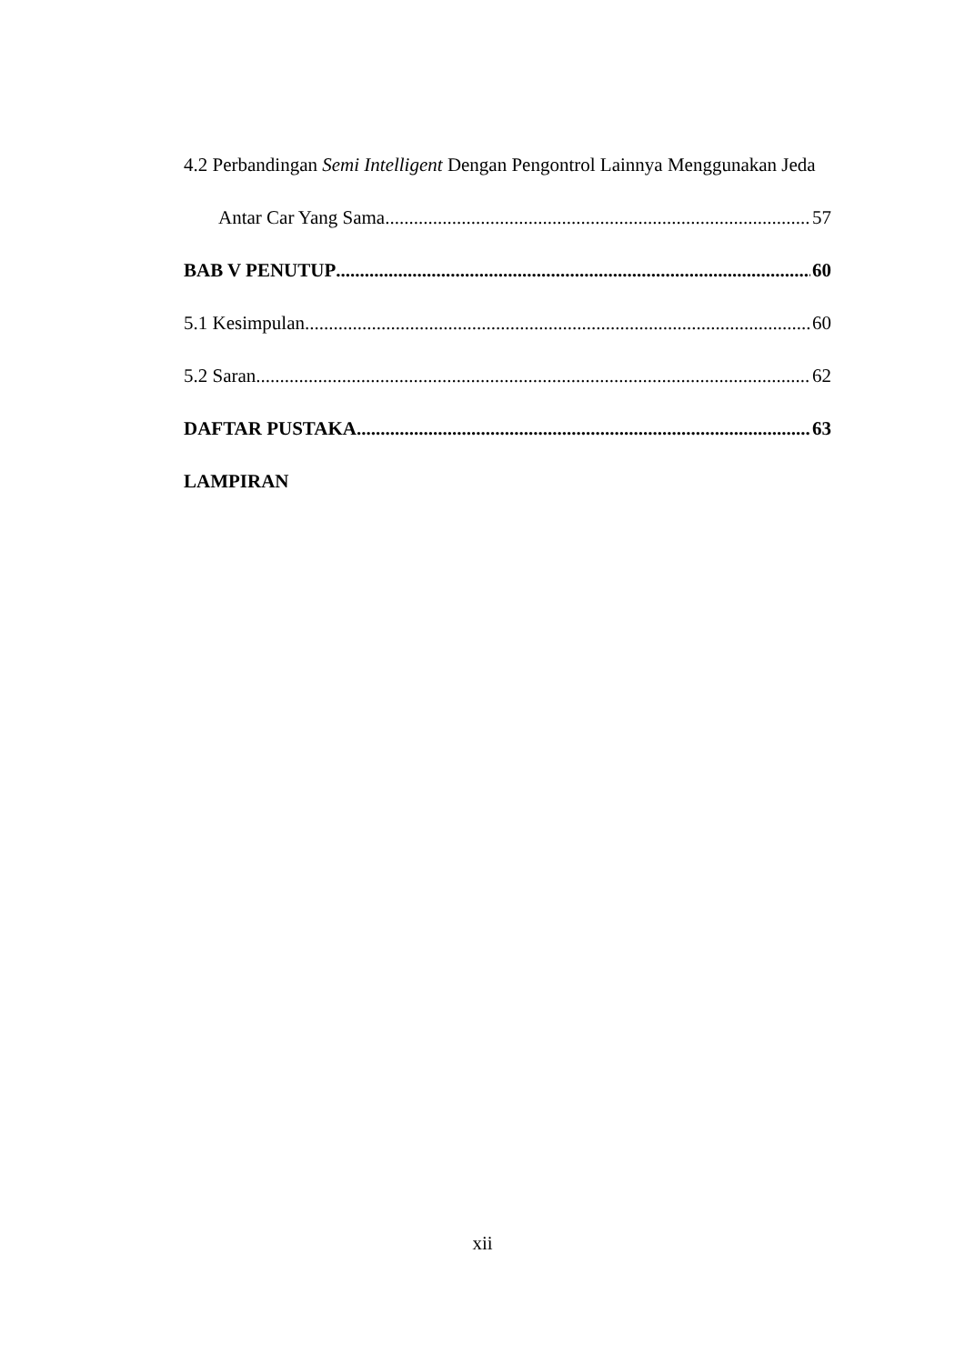4.2 Perbandingan Semi Intelligent Dengan Pengontrol Lainnya Menggunakan Jeda
Antar Car Yang Sama 57
BAB V PENUTUP 60
5.1 Kesimpulan 60
5.2 Saran 62
DAFTAR PUSTAKA 63
LAMPIRAN
xii